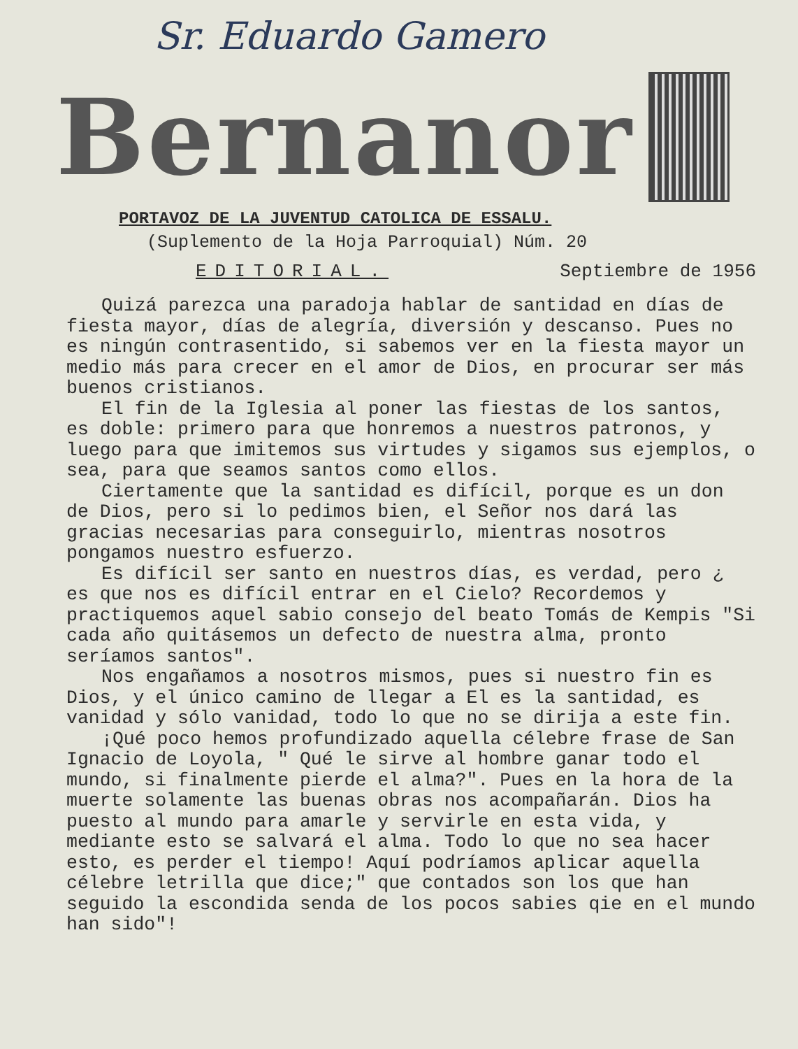Sr. Eduardo Gamero
Bernanor
PORTAVOZ DE LA JUVENTUD CATOLICA DE ESSALU.
(Suplemento de la Hoja Parroquial) Núm. 20
EDITORIAL. Septiembre de 1956
Quizá parezca una paradoja hablar de santidad en días de fiesta mayor, días de alegría, diversión y descanso. Pues no es ningún contrasentido, si sabemos ver en la fiesta mayor un medio más para crecer en el amor de Dios, en procurar ser más buenos cristianos.
El fin de la Iglesia al poner las fiestas de los santos, es doble: primero para que honremos a nuestros patronos, y luego para que imitemos sus virtudes y sigamos sus ejemplos, o sea, para que seamos santos como ellos.
Ciertamente que la santidad es difícil, porque es un don de Dios, pero si lo pedimos bien, el Señor nos dará las gracias necesarias para conseguirlo, mientras nosotros pongamos nuestro esfuerzo.
Es difícil ser santo en nuestros días, es verdad, pero ¿ es que nos es difícil entrar en el Cielo? Recordemos y practiquemos aquel sabio consejo del beato Tomás de Kempis "Si cada año quitásemos un defecto de nuestra alma, pronto seríamos santos".
Nos engañamos a nosotros mismos, pues si nuestro fin es Dios, y el único camino de llegar a El es la santidad, es vanidad y sólo vanidad, todo lo que no se dirija a este fin.
¡Qué poco hemos profundizado aquella célebre frase de San Ignacio de Loyola, " Qué le sirve al hombre ganar todo el mundo, si finalmente pierde el alma?". Pues en la hora de la muerte solamente las buenas obras nos acompañarán. Dios ha puesto al mundo para amarle y servirle en esta vida, y mediante esto se salvará el alma. Todo lo que no sea hacer esto, es perder el tiempo! Aquí podríamos aplicar aquella célebre letrilla que dice;" que contados son los que han seguido la escondida senda de los pocos sabies qie en el mundo han sido"!